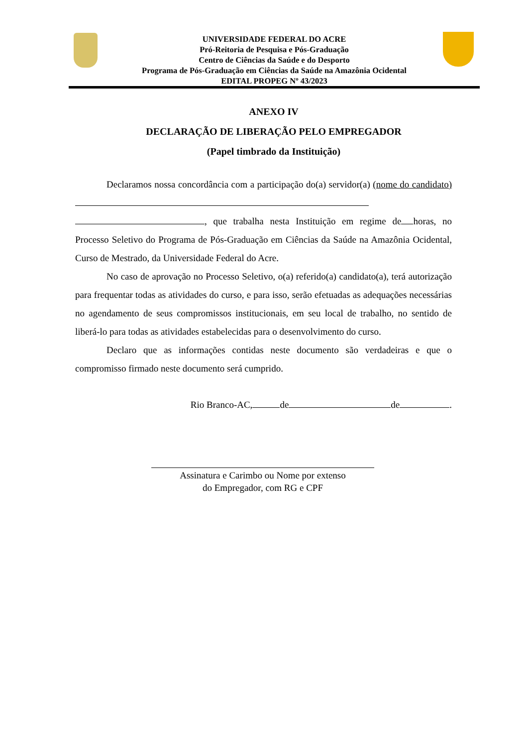UNIVERSIDADE FEDERAL DO ACRE
Pró-Reitoria de Pesquisa e Pós-Graduação
Centro de Ciências da Saúde e do Desporto
Programa de Pós-Graduação em Ciências da Saúde na Amazônia Ocidental
EDITAL PROPEG Nº 43/2023
ANEXO IV
DECLARAÇÃO DE LIBERAÇÃO PELO EMPREGADOR
(Papel timbrado da Instituição)
Declaramos nossa concordância com a participação do(a) servidor(a) (nome do candidato) , que trabalha nesta Instituição em regime de horas, no Processo Seletivo do Programa de Pós-Graduação em Ciências da Saúde na Amazônia Ocidental, Curso de Mestrado, da Universidade Federal do Acre.
No caso de aprovação no Processo Seletivo, o(a) referido(a) candidato(a), terá autorização para frequentar todas as atividades do curso, e para isso, serão efetuadas as adequações necessárias no agendamento de seus compromissos institucionais, em seu local de trabalho, no sentido de liberá-lo para todas as atividades estabelecidas para o desenvolvimento do curso.
Declaro que as informações contidas neste documento são verdadeiras e que o compromisso firmado neste documento será cumprido.
Rio Branco-AC, de de .
Assinatura e Carimbo ou Nome por extenso
do Empregador, com RG e CPF